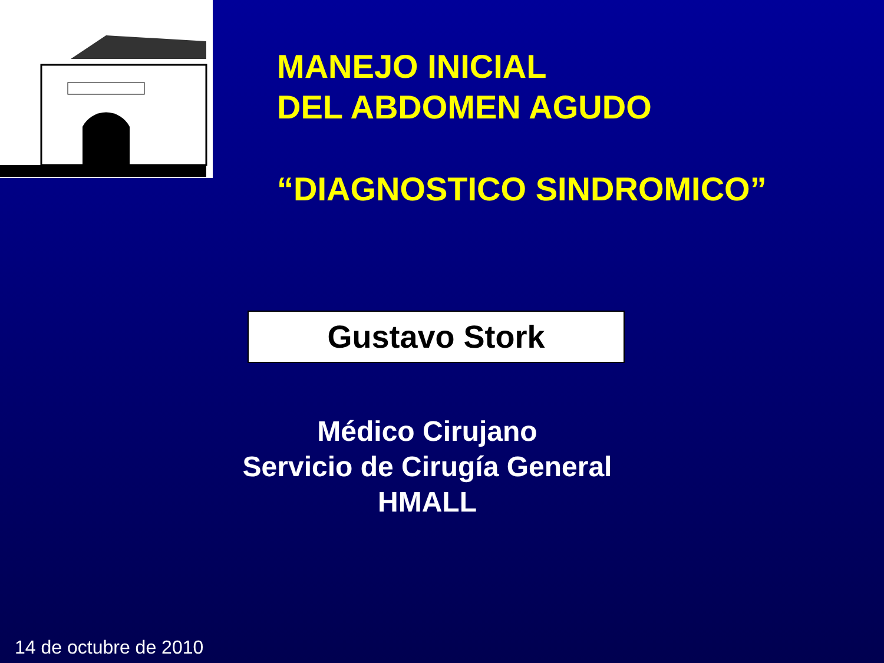MANEJO INICIAL
DEL ABDOMEN AGUDO
“DIAGNOSTICO SINDROMICO”
Gustavo Stork
Médico Cirujano
Servicio de Cirugía General
HMALL
14 de octubre de 2010